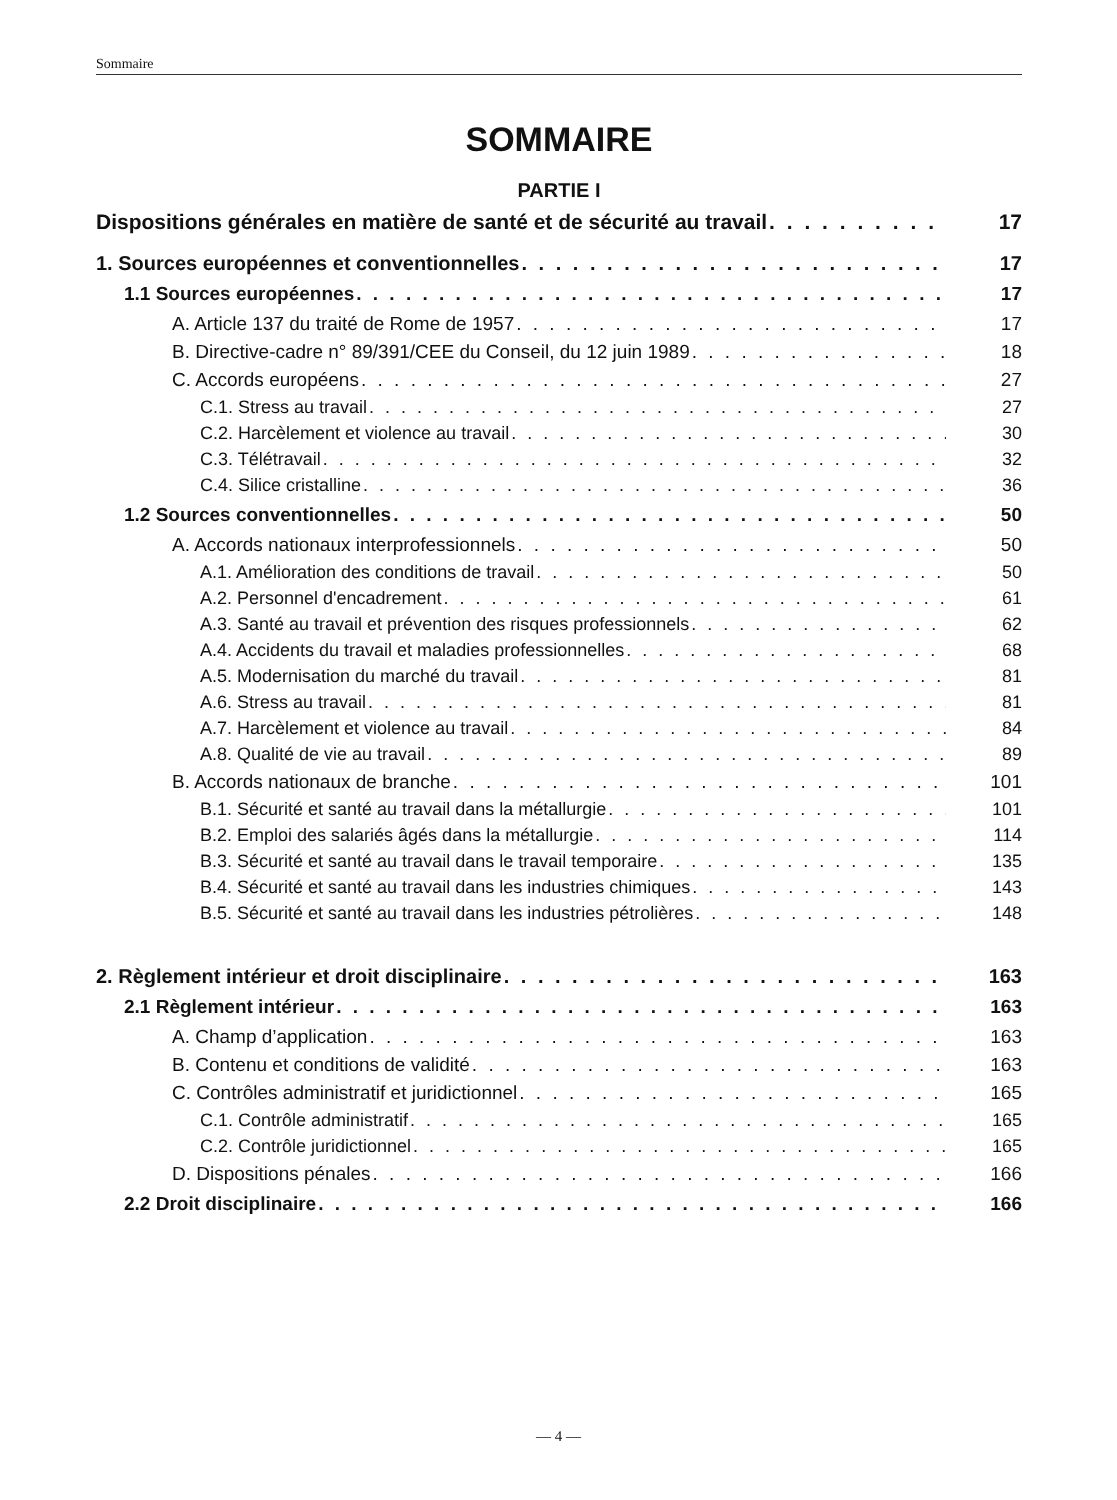Sommaire
SOMMAIRE
PARTIE I
Dispositions générales en matière de santé et de sécurité au travail 17
1. Sources européennes et conventionnelles 17
1.1 Sources européennes 17
A. Article 137 du traité de Rome de 1957 17
B. Directive-cadre n° 89/391/CEE du Conseil, du 12 juin 1989 18
C. Accords européens 27
C.1. Stress au travail 27
C.2. Harcèlement et violence au travail 30
C.3. Télétravail 32
C.4. Silice cristalline 36
1.2 Sources conventionnelles 50
A. Accords nationaux interprofessionnels 50
A.1. Amélioration des conditions de travail 50
A.2. Personnel d'encadrement 61
A.3. Santé au travail et prévention des risques professionnels 62
A.4. Accidents du travail et maladies professionnelles 68
A.5. Modernisation du marché du travail 81
A.6. Stress au travail 81
A.7. Harcèlement et violence au travail 84
A.8. Qualité de vie au travail 89
B. Accords nationaux de branche 101
B.1. Sécurité et santé au travail dans la métallurgie 101
B.2. Emploi des salariés âgés dans la métallurgie 114
B.3. Sécurité et santé au travail dans le travail temporaire 135
B.4. Sécurité et santé au travail dans les industries chimiques 143
B.5. Sécurité et santé au travail dans les industries pétrolières 148
2. Règlement intérieur et droit disciplinaire 163
2.1 Règlement intérieur 163
A. Champ d’application 163
B. Contenu et conditions de validité 163
C. Contrôles administratif et juridictionnel 165
C.1. Contrôle administratif 165
C.2. Contrôle juridictionnel 165
D. Dispositions pénales 166
2.2 Droit disciplinaire 166
— 4 —